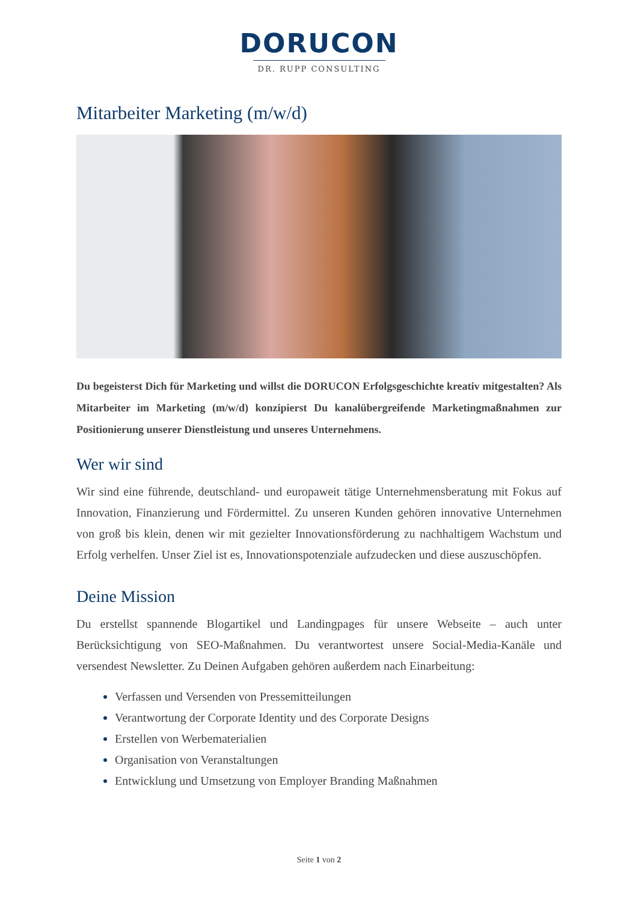DORUCON
DR. RUPP CONSULTING
Mitarbeiter Marketing (m/w/d)
Du begeisterst Dich für Marketing und willst die DORUCON Erfolgsgeschichte kreativ mitgestalten? Als Mitarbeiter im Marketing (m/w/d) konzipierst Du kanalübergreifende Marketingmaßnahmen zur Positionierung unserer Dienstleistung und unseres Unternehmens.
Wer wir sind
Wir sind eine führende, deutschland- und europaweit tätige Unternehmensberatung mit Fokus auf Innovation, Finanzierung und Fördermittel. Zu unseren Kunden gehören innovative Unternehmen von groß bis klein, denen wir mit gezielter Innovationsförderung zu nachhaltigem Wachstum und Erfolg verhelfen. Unser Ziel ist es, Innovationspotenziale aufzudecken und diese auszuschöpfen.
Deine Mission
Du erstellst spannende Blogartikel und Landingpages für unsere Webseite – auch unter Berücksichtigung von SEO-Maßnahmen. Du verantwortest unsere Social-Media-Kanäle und versendest Newsletter. Zu Deinen Aufgaben gehören außerdem nach Einarbeitung:
Verfassen und Versenden von Pressemitteilungen
Verantwortung der Corporate Identity und des Corporate Designs
Erstellen von Werbematerialien
Organisation von Veranstaltungen
Entwicklung und Umsetzung von Employer Branding Maßnahmen
Seite 1 von 2